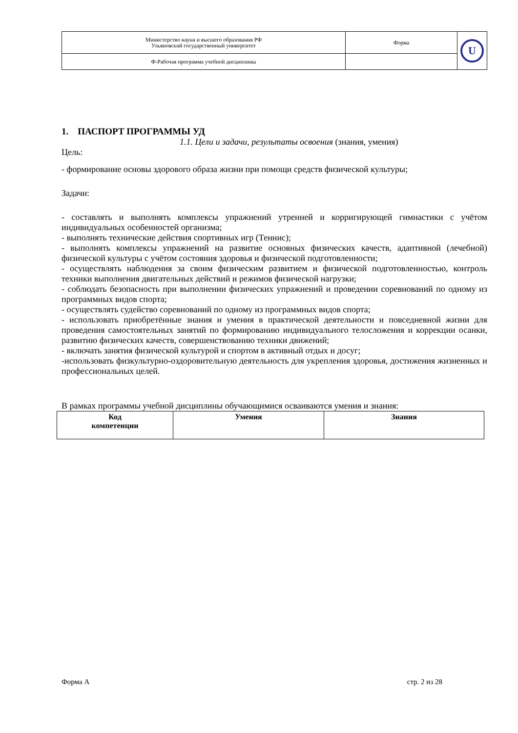| Министерство науки и высшего образования РФ Ульяновский государственный университет | Форма | U |
| Ф-Рабочая программа учебной дисциплины | | |
1. ПАСПОРТ ПРОГРАММЫ УД
1.1. Цели и задачи, результаты освоения (знания, умения)
Цель:
- формирование основы здорового образа жизни при помощи средств физической культуры;
Задачи:
- составлять и выполнять комплексы упражнений утренней и корригирующей гимнастики с учётом индивидуальных особенностей организма;
- выполнять технические действия спортивных игр (Теннис);
- выполнять комплексы упражнений на развитие основных физических качеств, адаптивной (лечебной) физической культуры с учётом состояния здоровья и физической подготовленности;
- осуществлять наблюдения за своим физическим развитием и физической подготовленностью, контроль техники выполнения двигательных действий и режимов физической нагрузки;
- соблюдать безопасность при выполнении физических упражнений и проведении соревнований по одному из программных видов спорта;
- осуществлять судейство соревнований по одному из программных видов спорта;
- использовать приобретённые знания и умения в практической деятельности и повседневной жизни для проведения самостоятельных занятий по формированию индивидуального телосложения и коррекции осанки, развитию физических качеств, совершенствованию техники движений;
- включать занятия физической культурой и спортом в активный отдых и досуг;
-использовать физкультурно-оздоровительную деятельность для укрепления здоровья, достижения жизненных и профессиональных целей.
В рамках программы учебной дисциплины обучающимися осваиваются умения и знания:
| Код компетенции | Умения | Знания |
| --- | --- | --- |
Форма А стр. 2 из 28